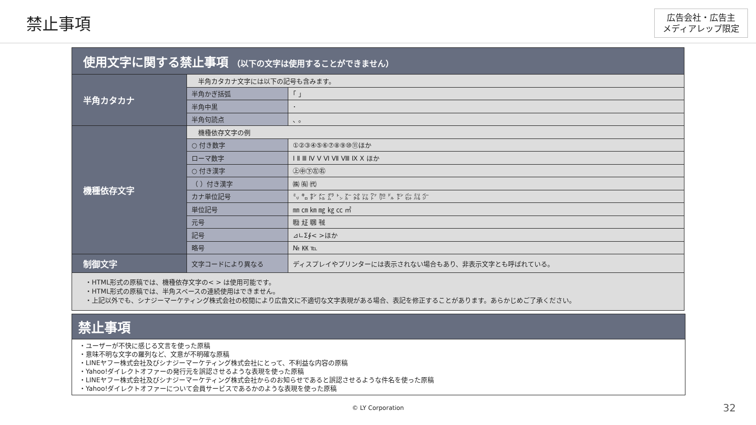禁止事項
広告会社・広告主
メディアレップ限定
| 使用文字に関する禁止事項 （以下の文字は使用することができません） | | |
| 半角カタカナ | 半角カタカナ文字には以下の記号も含みます。 | |
| | 半角かぎ括弧 | ｢ ｣ |
| | 半角中黒 | ･ |
| | 半角句読点 | ､ ｡ |
| 機種依存文字 | 機種依存文字の例 | |
| | ○ 付き数字 | ①②③④⑤⑥⑦⑧⑨⑩⑪ほか |
| | ローマ数字 | Ⅰ Ⅱ Ⅲ Ⅳ Ⅴ Ⅵ Ⅶ Ⅷ Ⅸ Ⅹ ほか |
| | ○ 付き漢字 | ㊤㊥㊦㊧㊨ |
| | （ ）付き漢字 | ㈱ ㈲ ㈹ |
| | カナ単位記号 | ㍉ ㌔ ㌢ ㍍ ㌘ ㌧ ㌃ ㌶ ㍑ ㍗ ㌍ ㌦ ㌣ ㌫ ㍊ ㌻ |
| | 単位記号 | ㎜ ㎝ ㎞ ㎎ ㎏ ㏄ ㎡ |
| | 元号 | ㍾ ㍽ ㍼ ㍻ |
| | 記号 | ⊿∟Σ∮< >ほか |
| | 略号 | № ㏍ ℡ |
| 制御文字 | 文字コードにより異なる | ディスプレイやプリンターには表示されない場合もあり、非表示文字とも呼ばれている。 |
| ・HTML形式の原稿では、機種依存文字の< > は使用可能です。 ・HTML形式の原稿では、半角スペースの連続使用はできません。 ・上記以外でも、シナジーマーケティング株式会社の校閲により広告文に不適切な文字表現がある場合、表記を修正することがあります。あらかじめご了承ください。 | | |
禁止事項
・ユーザーが不快に感じる文言を使った原稿
・意味不明な文字の羅列など、文意が不明確な原稿
・LINEヤフー株式会社及びシナジーマーケティング株式会社にとって、不利益な内容の原稿
・Yahoo!ダイレクトオファーの発行元を誤認させるような表現を使った原稿
・LINEヤフー株式会社及びシナジーマーケティング株式会社からのお知らせであると誤認させるような件名を使った原稿
・Yahoo!ダイレクトオファーについて会員サービスであるかのような表現を使った原稿
© LY Corporation
32